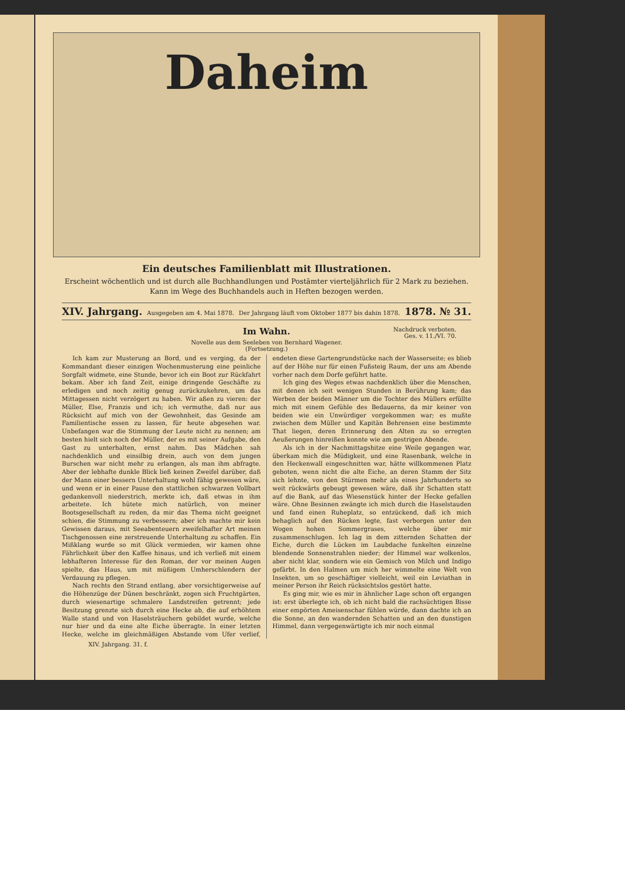Daheim
Ein deutsches Familienblatt mit Illustrationen.
Erscheint wöchentlich und ist durch alle Buchhandlungen und Postämter vierteljährlich für 2 Mark zu beziehen.
Kann im Wege des Buchhandels auch in Heften bezogen werden.
XIV. Jahrgang. Ausgegeben am 4. Mai 1878. Der Jahrgang läuft vom Oktober 1877 bis dahin 1878. 1878. № 31.
Im Wahn.
Nachdruck verboten.
Ges. v. 11./VI. 70.
Novelle aus dem Seeleben von Bernhard Wagener.
(Fortsetzung.)
Ich kam zur Musterung an Bord, und es verging, da der Kommandant dieser einzigen Wochenmusterung eine peinliche Sorgfalt widmete, eine Stunde, bevor ich ein Boot zur Rückfahrt bekam. Aber ich fand Zeit, einige dringende Geschäfte zu erledigen und noch zeitig genug zurückzukehren, um das Mittagessen nicht verzögert zu haben. Wir aßen zu vieren: der Müller, Else, Franzis und ich; ich vermuthe, daß nur aus Rücksicht auf mich von der Gewohnheit, das Gesinde am Familientische essen zu lassen, für heute abgesehen war. Unbefangen war die Stimmung der Leute nicht zu nennen; am besten hielt sich noch der Müller, der es mit seiner Aufgabe, den Gast zu unterhalten, ernst nahm. Das Mädchen sah nachdenklich und einsilbig drein, auch von dem jungen Burschen war nicht mehr zu erlangen, als man ihm abfragte. Aber der lebhafte dunkle Blick ließ keinen Zweifel darüber, daß der Mann einer bessern Unterhaltung wohl fähig gewesen wäre, und wenn er in einer Pause den stattlichen schwarzen Vollbart gedankenvoll niederstrich, merkte ich, daß etwas in ihm arbeitete. Ich hütete mich natürlich, von meiner Bootsgesellschaft zu reden, da mir das Thema nicht geeignet schien, die Stimmung zu verbessern; aber ich machte mir kein Gewissen daraus, mit Seeabenteuern zweifelhafter Art meinen Tischgenossen eine zerstreuende Unterhaltung zu schaffen. Ein Mißklang wurde so mit Glück vermieden, wir kamen ohne Fährlichkeit über den Kaffee hinaus, und ich verließ mit einem lebhafteren Interesse für den Roman, der vor meinen Augen spielte, das Haus, um mit müßigem Umherschlendern der Verdauung zu pflegen.
Nach rechts den Strand entlang, aber vorsichtigerweise auf die Höhenzüge der Dünen beschränkt, zogen sich Fruchtgärten, durch wiesenartige schmalere Landstreifen getrennt; jede Besitzung grenzte sich durch eine Hecke ab, die auf erhöhtem Walle stand und von Haselsträuchern gebildet wurde, welche nur hier und da eine alte Eiche überragte. In einer letzten Hecke, welche im gleichmäßigen Abstande vom Ufer verlief, endeten diese Gartengrundstücke nach der Wasserseite; es blieb auf der Höhe nur für einen Fußsteig Raum, der uns am Abende vorher nach dem Dorfe geführt hatte.
Ich ging des Weges etwas nachdenklich über die Menschen, mit denen ich seit wenigen Stunden in Berührung kam; das Werben der beiden Männer um die Tochter des Müllers erfüllte mich mit einem Gefühle des Bedauerns, da mir keiner von beiden wie ein Unwürdiger vorgekommen war; es mußte zwischen dem Müller und Kapitän Behrensen eine bestimmte That liegen, deren Erinnerung den Alten zu so erregten Aeußerungen hinreißen konnte wie am gestrigen Abende.
Als ich in der Nachmittagshitze eine Weile gegangen war, überkam mich die Müdigkeit, und eine Rasenbank, welche in den Heckenwall eingeschnitten war, hätte willkommenen Platz geboten, wenn nicht die alte Eiche, an deren Stamm der Sitz sich lehnte, von den Stürmen mehr als eines Jahrhunderts so weit rückwärts gebeugt gewesen wäre, daß ihr Schatten statt auf die Bank, auf das Wiesenstück hinter der Hecke gefallen wäre. Ohne Besinnen zwängte ich mich durch die Haselstauden und fand einen Ruheplatz, so entzückend, daß ich mich behaglich auf den Rücken legte, fast verborgen unter den Wogen hohen Sommergrases, welche über mir zusammenschlugen. Ich lag in dem zitternden Schatten der Eiche, durch die Lücken im Laubdache funkelten einzelne blendende Sonnenstrahlen nieder; der Himmel war wolkenlos, aber nicht klar, sondern wie ein Gemisch von Milch und Indigo gefärbt. In den Halmen um mich her wimmelte eine Welt von Insekten, um so geschäftiger vielleicht, weil ein Leviathan in meiner Person ihr Reich rücksichtslos gestört hatte.
Es ging mir, wie es mir in ähnlicher Lage schon oft ergangen ist: erst überlegte ich, ob ich nicht bald die rachsüchtigen Bisse einer empörten Ameisenschar fühlen würde, dann dachte ich an die Sonne, an den wandernden Schatten und an den dunstigen Himmel, dann vergegenwärtigte ich mir noch einmal
XIV. Jahrgang. 31. f.